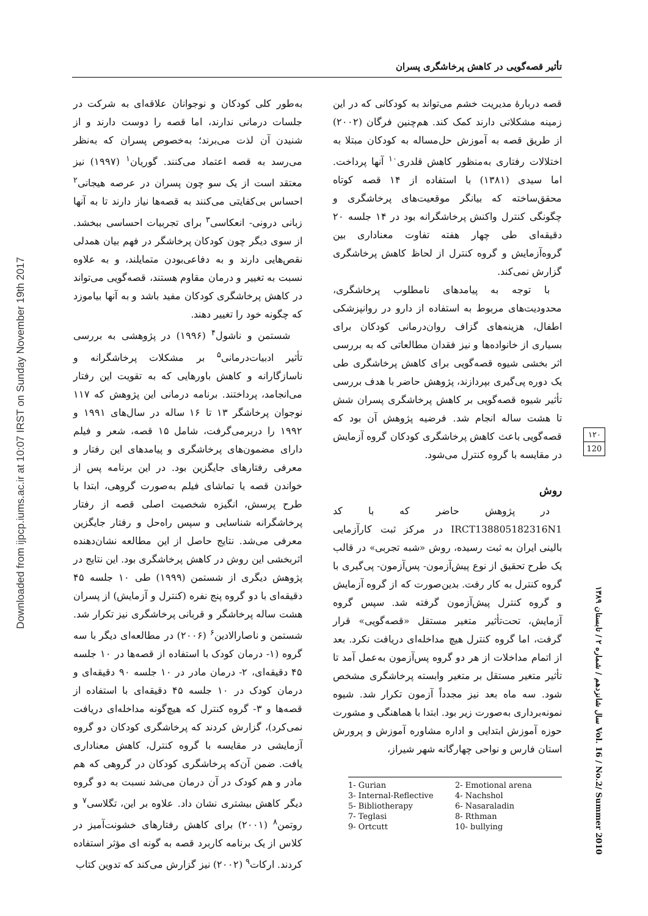تأثیر قصه‌گویی در کاهش پرخاشگری پسران
Downloaded from ijpcp.iums.ac.ir at 10:07 IRST on Sunday November 19th 2017
به‌طور کلی کودکان و نوجوانان علاقه‌ای به شرکت در جلسات درمانی ندارند، اما قصه را دوست دارند و از شنیدن آن لذت می‌برند؛ به‌خصوص پسران که به‌نظر می‌رسد به قصه اعتماد می‌کنند. گوریان<sup>۱</sup> (۱۹۹۷) نیز معتقد است از یک سو چون پسران در عرصه هیجانی<sup>۲</sup> احساس بی‌کفایتی می‌کنند به قصه‌ها نیاز دارند تا به آنها زبانی درونی- انعکاسی<sup>۳</sup> برای تجربیات احساسی ببخشد. از سوی دیگر چون کودکان پرخاشگر در فهم بیان همدلی نقص‌هایی دارند و به دفاعی‌بودن متمایلند، و به علاوه نسبت به تغییر و درمان مقاوم هستند، قصه‌گویی می‌تواند در کاهش پرخاشگری کودکان مفید باشد و به آنها بیاموزد که چگونه خود را تغییر دهند.
شستمن و ناشول<sup>۴</sup> (۱۹۹۶) در پژوهشی به بررسی تأثیر ادبیات‌درمانی<sup>۵</sup> بر مشکلات پرخاشگرانه و ناسازگارانه و کاهش باورهایی که به تقویت این رفتار می‌انجامد، پرداختند. برنامه درمانی این پژوهش که ۱۱۷ نوجوان پرخاشگر ۱۳ تا ۱۶ ساله در سال‌های ۱۹۹۱ و ۱۹۹۲ را دربرمی‌گرفت، شامل ۱۵ قصه، شعر و فیلم دارای مضمون‌های پرخاشگری و پیامدهای این رفتار و معرفی رفتارهای جایگزین بود. در این برنامه پس از خواندن قصه یا تماشای فیلم به‌صورت گروهی، ابتدا با طرح پرسش، انگیزه شخصیت اصلی قصه از رفتار پرخاشگرانه شناسایی و سپس راه‌حل و رفتار جایگزین معرفی می‌شد. نتایج حاصل از این مطالعه نشان‌دهنده اثربخشی این روش در کاهش پرخاشگری بود. این نتایج در پژوهش دیگری از شستمن (۱۹۹۹) طی ۱۰ جلسه ۴۵ دقیقه‌ای با دو گروه پنج نفره (کنترل و آزمایش) از پسران هشت ساله پرخاشگر و قربانی پرخاشگری نیز تکرار شد. شستمن و ناصارالادین<sup>۶</sup> (۲۰۰۶) در مطالعه‌ای دیگر با سه گروه (۱- درمان کودک با استفاده از قصه‌ها در ۱۰ جلسه ۴۵ دقیقه‌ای، ۲- درمان مادر در ۱۰ جلسه ۹۰ دقیقه‌ای و درمان کودک در ۱۰ جلسه ۴۵ دقیقه‌ای با استفاده از قصه‌ها و ۳- گروه کنترل که هیچ‌گونه مداخله‌ای دریافت نمی‌کرد)، گزارش کردند که پرخاشگری کودکان دو گروه آزمایشی در مقایسه با گروه کنترل، کاهش معناداری یافت. ضمن آن‌که پرخاشگری کودکان در گروهی که هم مادر و هم کودک در آن درمان می‌شد نسبت به دو گروه دیگر کاهش بیشتری نشان داد. علاوه بر این، تگلاسی<sup>۷</sup> و روتمن<sup>۸</sup> (۲۰۰۱) برای کاهش رفتارهای خشونت‌آمیز در کلاس از یک برنامه کاربرد قصه به گونه ای مؤثر استفاده کردند. ارکات<sup>۹</sup> (۲۰۰۲) نیز گزارش می‌کند که تدوین کتاب
قصه دربارهٔ مدیریت خشم می‌تواند به کودکانی که در این زمینه مشکلاتی دارند کمک کند. هم‌چنین فرگان (۲۰۰۲) از طریق قصه به آموزش حل‌مساله به کودکان مبتلا به اختلالات رفتاری به‌منظور کاهش قلدری<sup>۱۰</sup> آنها پرداخت. اما سیدی (۱۳۸۱) با استفاده از ۱۴ قصه کوتاه محقق‌ساخته که بیانگر موقعیت‌های پرخاشگری و چگونگی کنترل واکنش پرخاشگرانه بود در ۱۴ جلسه ۲۰ دقیقه‌ای طی چهار هفته تفاوت معناداری بین گروه‌آزمایش و گروه کنترل از لحاظ کاهش پرخاشگری گزارش نمی‌کند.
با توجه به پیامدهای نامطلوب پرخاشگری، محدودیت‌های مربوط به استفاده از دارو در روانپزشکی اطفال، هزینه‌های گزاف روان‌درمانی کودکان برای بسیاری از خانواده‌ها و نیز فقدان مطالعاتی که به بررسی اثر بخشی شیوه قصه‌گویی برای کاهش پرخاشگری طی یک دوره پی‌گیری بپردازند، پژوهش حاضر با هدف بررسی تأثیر شیوه قصه‌گویی بر کاهش پرخاشگری پسران شش تا هشت ساله انجام شد. فرضیه پژوهش آن بود که قصه‌گویی باعث کاهش پرخاشگری کودکان گروه آزمایش در مقایسه با گروه کنترل می‌شود.
روش
در پژوهش حاضر که با کد IRCT138805182316N1 در مرکز ثبت کارآزمایی بالینی ایران به ثبت رسیده، روش «شبه تجربی» در قالب یک طرح تحقیق از نوع پیش‌آزمون- پس‌آزمون- پی‌گیری با گروه کنترل به کار رفت. بدین‌صورت که از گروه آزمایش و گروه کنترل پیش‌آزمون گرفته شد. سپس گروه آزمایش، تحت‌تأثیر متغیر مستقل «قصه‌گویی» قرار گرفت، اما گروه کنترل هیچ مداخله‌ای دریافت نکرد. بعد از اتمام مداخلات از هر دو گروه پس‌آزمون به‌عمل آمد تا تأثیر متغیر مستقل بر متغیر وابسته پرخاشگری مشخص شود. سه ماه بعد نیز مجدداً آزمون تکرار شد. شیوه نمونه‌برداری به‌صورت زیر بود. ابتدا با هماهنگی و مشورت حوزه آموزش ابتدایی و اداره مشاوره آموزش و پرورش استان فارس و نواحی چهارگانه شهر شیراز،
1- Gurian
2- Emotional arena
3- Internal-Reflective
4- Nachshol
5- Bibliotherapy
6- Nasaraladin
7- Teglasi
8- Rthman
9- Ortcutt
10- bullying
۱۲۰
120
سال شانزدهم / شماره ۲ / تابستان ۱۳۸۹ Vol. 16 / No.2/ Summer 2010